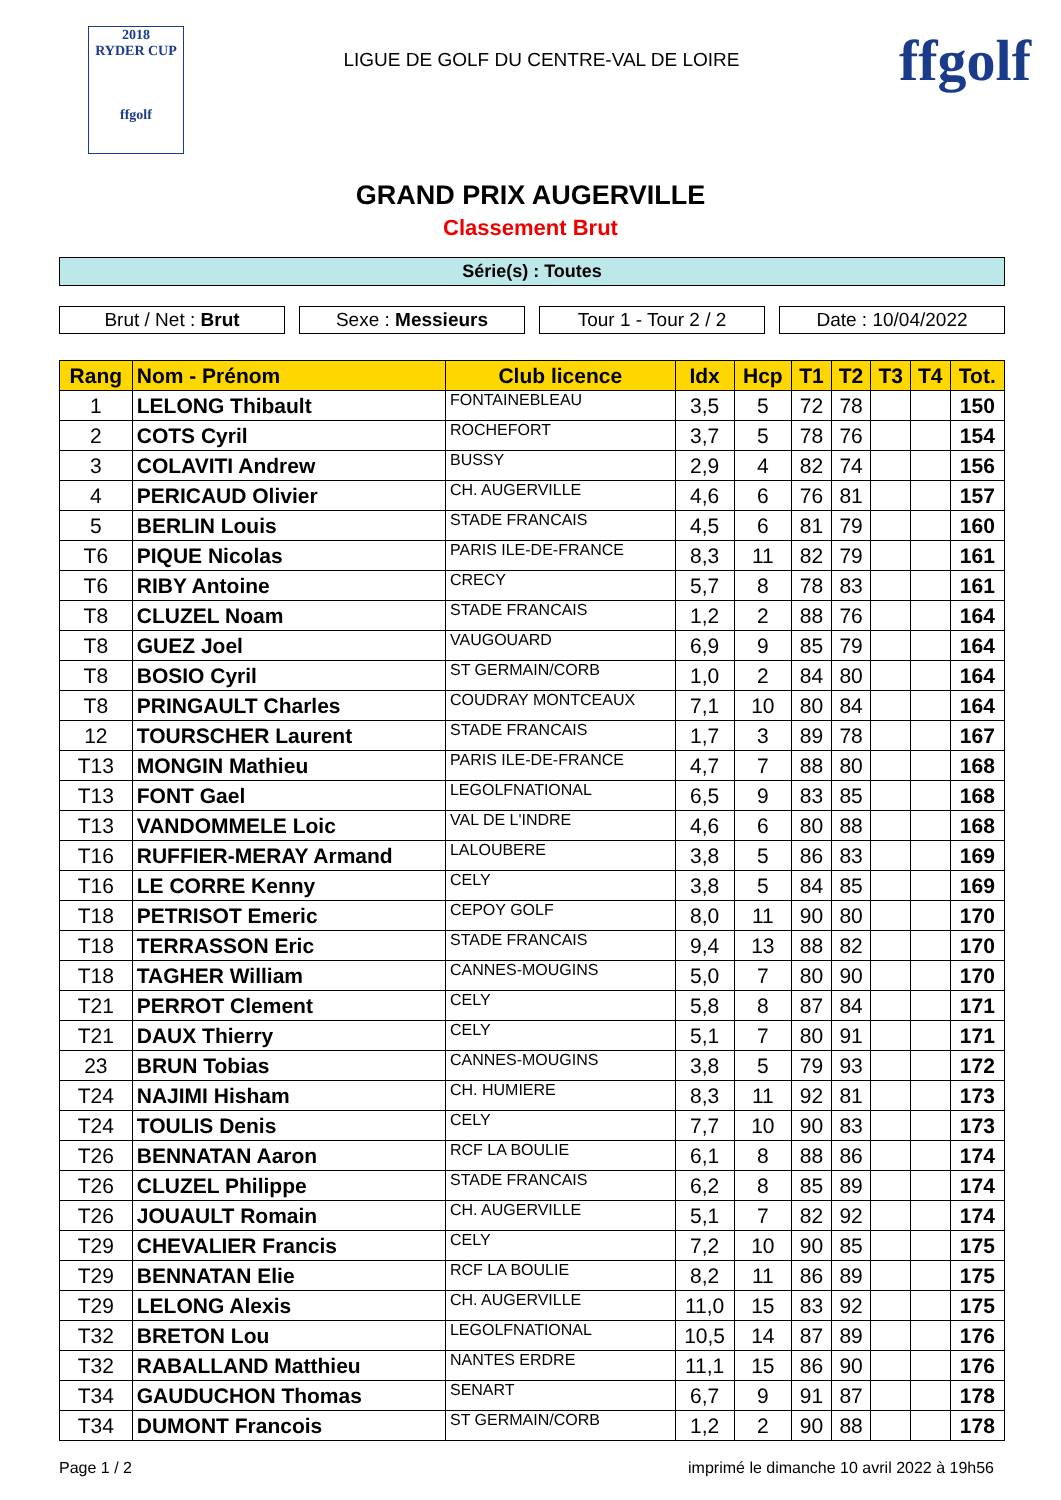2018
RYDER CUP
ffgolf
LIGUE DE GOLF DU CENTRE-VAL DE LOIRE
ffgolf
GRAND PRIX AUGERVILLE
Classement Brut
Série(s) : Toutes
Brut / Net : Brut Sexe : Messieurs Tour 1 - Tour 2 / 2 Date : 10/04/2022
| Rang | Nom - Prénom | Club licence | Idx | Hcp | T1 | T2 | T3 | T4 | Tot. |
| --- | --- | --- | --- | --- | --- | --- | --- | --- | --- |
| 1 | LELONG Thibault | FONTAINEBLEAU | 3,5 | 5 | 72 | 78 | | | 150 |
| 2 | COTS Cyril | ROCHEFORT | 3,7 | 5 | 78 | 76 | | | 154 |
| 3 | COLAVITI Andrew | BUSSY | 2,9 | 4 | 82 | 74 | | | 156 |
| 4 | PERICAUD Olivier | CH. AUGERVILLE | 4,6 | 6 | 76 | 81 | | | 157 |
| 5 | BERLIN Louis | STADE FRANCAIS | 4,5 | 6 | 81 | 79 | | | 160 |
| T6 | PIQUE Nicolas | PARIS ILE-DE-FRANCE | 8,3 | 11 | 82 | 79 | | | 161 |
| T6 | RIBY Antoine | CRECY | 5,7 | 8 | 78 | 83 | | | 161 |
| T8 | CLUZEL Noam | STADE FRANCAIS | 1,2 | 2 | 88 | 76 | | | 164 |
| T8 | GUEZ Joel | VAUGOUARD | 6,9 | 9 | 85 | 79 | | | 164 |
| T8 | BOSIO Cyril | ST GERMAIN/CORB | 1,0 | 2 | 84 | 80 | | | 164 |
| T8 | PRINGAULT Charles | COUDRAY MONTCEAUX | 7,1 | 10 | 80 | 84 | | | 164 |
| 12 | TOURSCHER Laurent | STADE FRANCAIS | 1,7 | 3 | 89 | 78 | | | 167 |
| T13 | MONGIN Mathieu | PARIS ILE-DE-FRANCE | 4,7 | 7 | 88 | 80 | | | 168 |
| T13 | FONT Gael | LEGOLFNATIONAL | 6,5 | 9 | 83 | 85 | | | 168 |
| T13 | VANDOMMELE Loic | VAL DE L'INDRE | 4,6 | 6 | 80 | 88 | | | 168 |
| T16 | RUFFIER-MERAY Armand | LALOUBERE | 3,8 | 5 | 86 | 83 | | | 169 |
| T16 | LE CORRE Kenny | CELY | 3,8 | 5 | 84 | 85 | | | 169 |
| T18 | PETRISOT Emeric | CEPOY GOLF | 8,0 | 11 | 90 | 80 | | | 170 |
| T18 | TERRASSON Eric | STADE FRANCAIS | 9,4 | 13 | 88 | 82 | | | 170 |
| T18 | TAGHER William | CANNES-MOUGINS | 5,0 | 7 | 80 | 90 | | | 170 |
| T21 | PERROT Clement | CELY | 5,8 | 8 | 87 | 84 | | | 171 |
| T21 | DAUX Thierry | CELY | 5,1 | 7 | 80 | 91 | | | 171 |
| 23 | BRUN Tobias | CANNES-MOUGINS | 3,8 | 5 | 79 | 93 | | | 172 |
| T24 | NAJIMI Hisham | CH. HUMIERE | 8,3 | 11 | 92 | 81 | | | 173 |
| T24 | TOULIS Denis | CELY | 7,7 | 10 | 90 | 83 | | | 173 |
| T26 | BENNATAN Aaron | RCF LA BOULIE | 6,1 | 8 | 88 | 86 | | | 174 |
| T26 | CLUZEL Philippe | STADE FRANCAIS | 6,2 | 8 | 85 | 89 | | | 174 |
| T26 | JOUAULT Romain | CH. AUGERVILLE | 5,1 | 7 | 82 | 92 | | | 174 |
| T29 | CHEVALIER Francis | CELY | 7,2 | 10 | 90 | 85 | | | 175 |
| T29 | BENNATAN Elie | RCF LA BOULIE | 8,2 | 11 | 86 | 89 | | | 175 |
| T29 | LELONG Alexis | CH. AUGERVILLE | 11,0 | 15 | 83 | 92 | | | 175 |
| T32 | BRETON Lou | LEGOLFNATIONAL | 10,5 | 14 | 87 | 89 | | | 176 |
| T32 | RABALLAND Matthieu | NANTES ERDRE | 11,1 | 15 | 86 | 90 | | | 176 |
| T34 | GAUDUCHON Thomas | SENART | 6,7 | 9 | 91 | 87 | | | 178 |
| T34 | DUMONT Francois | ST GERMAIN/CORB | 1,2 | 2 | 90 | 88 | | | 178 |
Page 1 / 2 imprimé le dimanche 10 avril 2022 à 19h56